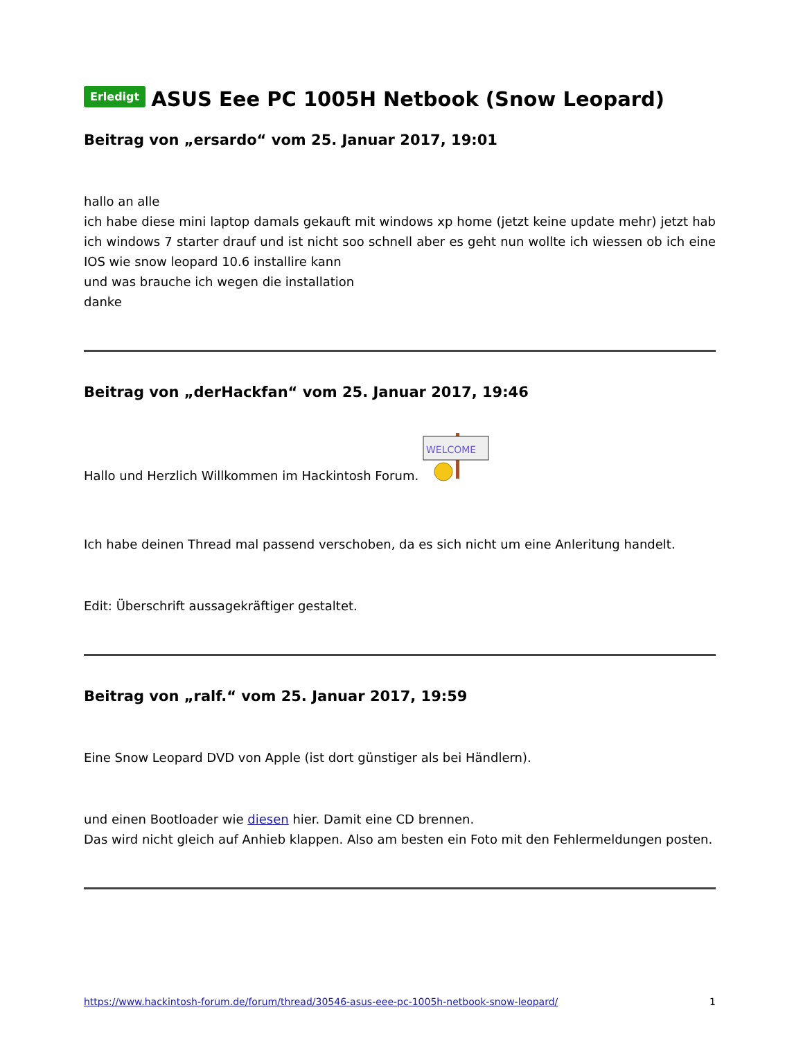Erledigt ASUS Eee PC 1005H Netbook (Snow Leopard)
Beitrag von „ersardo“ vom 25. Januar 2017, 19:01
hallo an alle
ich habe diese mini laptop damals gekauft mit windows xp home (jetzt keine update mehr) jetzt hab ich windows 7 starter drauf und ist nicht soo schnell aber es geht nun wollte ich wiessen ob ich eine IOS wie snow leopard 10.6 installire kann
und was brauche ich wegen die installation
danke
Beitrag von „derHackfan“ vom 25. Januar 2017, 19:46
Hallo und Herzlich Willkommen im Hackintosh Forum.
WELCOME
Ich habe deinen Thread mal passend verschoben, da es sich nicht um eine Anleritung handelt.
Edit: Überschrift aussagekräftiger gestaltet.
Beitrag von „ralf.“ vom 25. Januar 2017, 19:59
Eine Snow Leopard DVD von Apple (ist dort günstiger als bei Händlern).
und einen Bootloader wie diesen hier. Damit eine CD brennen.
Das wird nicht gleich auf Anhieb klappen. Also am besten ein Foto mit den Fehlermeldungen posten.
https://www.hackintosh-forum.de/forum/thread/30546-asus-eee-pc-1005h-netbook-snow-leopard/ 1